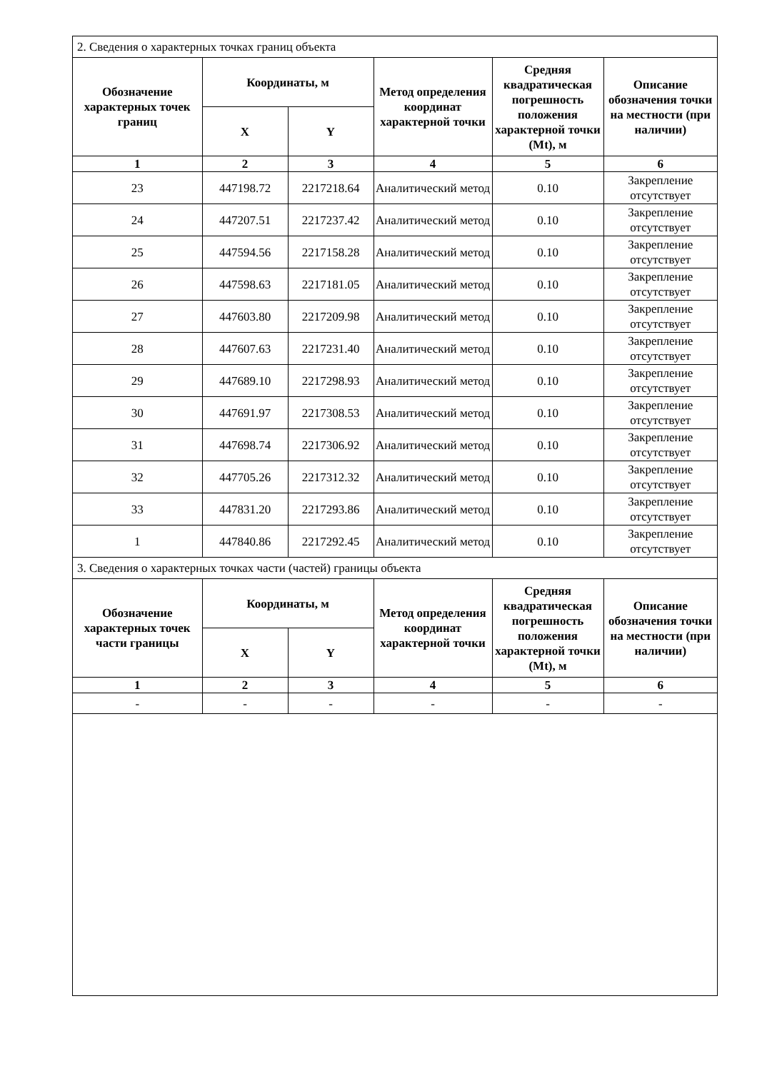| 2. Сведения о характерных точках границ объекта | | | | | |
| Обозначение характерных точек границ | Координаты, м | | Метод определения координат характерной точки | Средняя квадратическая погрешность положения характерной точки (Mt), м | Описание обозначения точки на местности (при наличии) |
| | X | Y | | | |
| 1 | 2 | 3 | 4 | 5 | 6 |
| 23 | 447198.72 | 2217218.64 | Аналитический метод | 0.10 | Закрепление отсутствует |
| 24 | 447207.51 | 2217237.42 | Аналитический метод | 0.10 | Закрепление отсутствует |
| 25 | 447594.56 | 2217158.28 | Аналитический метод | 0.10 | Закрепление отсутствует |
| 26 | 447598.63 | 2217181.05 | Аналитический метод | 0.10 | Закрепление отсутствует |
| 27 | 447603.80 | 2217209.98 | Аналитический метод | 0.10 | Закрепление отсутствует |
| 28 | 447607.63 | 2217231.40 | Аналитический метод | 0.10 | Закрепление отсутствует |
| 29 | 447689.10 | 2217298.93 | Аналитический метод | 0.10 | Закрепление отсутствует |
| 30 | 447691.97 | 2217308.53 | Аналитический метод | 0.10 | Закрепление отсутствует |
| 31 | 447698.74 | 2217306.92 | Аналитический метод | 0.10 | Закрепление отсутствует |
| 32 | 447705.26 | 2217312.32 | Аналитический метод | 0.10 | Закрепление отсутствует |
| 33 | 447831.20 | 2217293.86 | Аналитический метод | 0.10 | Закрепление отсутствует |
| 1 | 447840.86 | 2217292.45 | Аналитический метод | 0.10 | Закрепление отсутствует |
| 3. Сведения о характерных точках части (частей) границы объекта | | | | | |
| Обозначение характерных точек части границы | Координаты, м | | Метод определения координат характерной точки | Средняя квадратическая погрешность положения характерной точки (Mt), м | Описание обозначения точки на местности (при наличии) |
| | X | Y | | | |
| 1 | 2 | 3 | 4 | 5 | 6 |
| - | - | - | - | - | - |